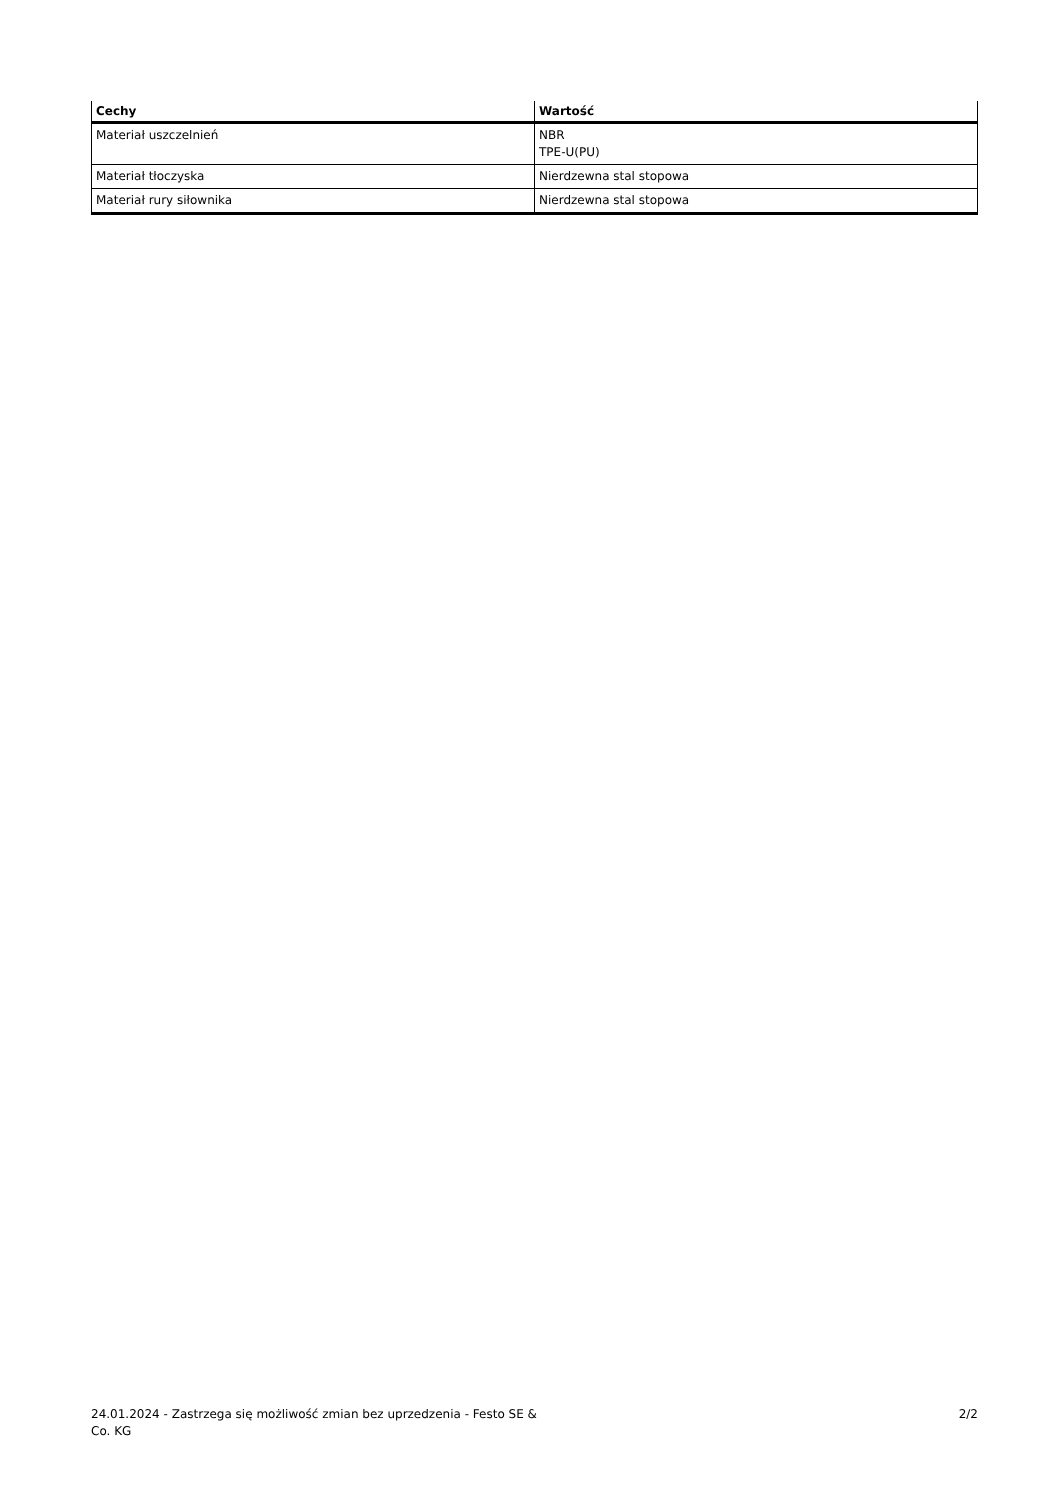| Cechy | Wartość |
| --- | --- |
| Materiał uszczelnień | NBR TPE-U(PU) |
| Materiał tłoczyska | Nierdzewna stal stopowa |
| Materiał rury siłownika | Nierdzewna stal stopowa |
24.01.2024 - Zastrzega się możliwość zmian bez uprzedzenia - Festo SE & Co. KG
2/2